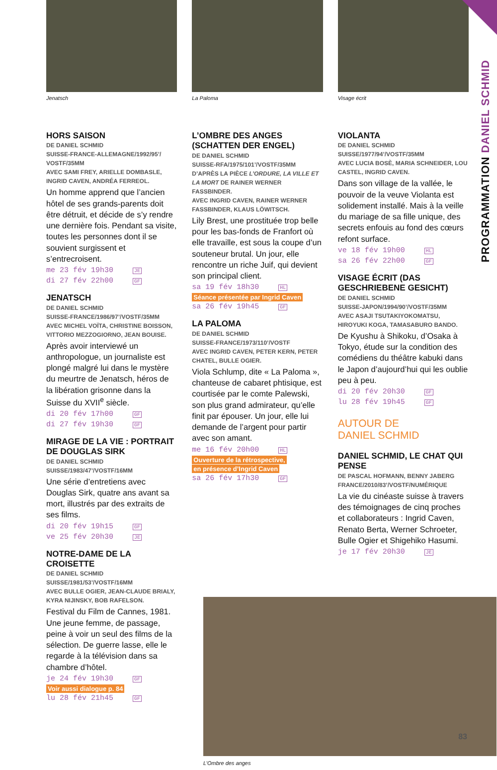PROGRAMMATION DANIEL SCHMID
Jenatsch
HORS SAISON
DE DANIEL SCHMID
SUISSE-FRANCE-ALLEMAGNE/1992/95’/ VOSTF/35MM
AVEC SAMI FREY, ARIELLE DOMBASLE, INGRID CAVEN, ANDRÉA FERREOL.
Un homme apprend que l’ancien hôtel de ses grands-parents doit être détruit, et décide de s’y rendre une dernière fois. Pendant sa visite, toutes les personnes dont il se souvient surgissent et s’entrecroisent.
me 23 fév 19h30 JE
di 27 fév 22h00 GF
JENATSCH
DE DANIEL SCHMID
SUISSE-FRANCE/1986/97’/VOSTF/35MM
AVEC MICHEL VOÏTA, CHRISTINE BOISSON, VITTORIO MEZZOGIORNO, JEAN BOUISE.
Après avoir interviewé un anthropologue, un journaliste est plongé malgré lui dans le mystère du meurtre de Jenatsch, héros de la libération grisonne dans la Suisse du XVII<sup>e</sup> siècle.
di 20 fév 17h00 GF
di 27 fév 19h30 GF
MIRAGE DE LA VIE : PORTRAIT DE DOUGLAS SIRK
DE DANIEL SCHMID
SUISSE/1983/47’/VOSTF/16MM
Une série d’entretiens avec Douglas Sirk, quatre ans avant sa mort, illustrés par des extraits de ses films.
di 20 fév 19h15 GF
ve 25 fév 20h30 JE
NOTRE-DAME DE LA CROISETTE
DE DANIEL SCHMID
SUISSE/1981/53’/VOSTF/16MM
AVEC BULLE OGIER, JEAN-CLAUDE BRIALY, KYRA NIJINSKY, BOB RAFELSON.
Festival du Film de Cannes, 1981. Une jeune femme, de passage, peine à voir un seul des films de la sélection. De guerre lasse, elle le regarde à la télévision dans sa chambre d’hôtel.
je 24 fév 19h30 GF
Voir aussi dialogue p. 84
lu 28 fév 21h45 GF
La Paloma
L’OMBRE DES ANGES (SCHATTEN DER ENGEL)
DE DANIEL SCHMID
SUISSE-RFA/1975/101’/VOSTF/35MM
D’APRÈS LA PIÈCE L’ORDURE, LA VILLE ET LA MORT DE RAINER WERNER FASSBINDER.
AVEC INGRID CAVEN, RAINER WERNER FASSBINDER, KLAUS LÖWITSCH.
Lily Brest, une prostituée trop belle pour les bas-fonds de Franfort où elle travaille, est sous la coupe d’un souteneur brutal. Un jour, elle rencontre un riche Juif, qui devient son principal client.
sa 19 fév 18h30 HL
Séance présentée par Ingrid Caven
sa 26 fév 19h45 GF
LA PALOMA
DE DANIEL SCHMID
SUISSE-FRANCE/1973/110’/VOSTF
AVEC INGRID CAVEN, PETER KERN, PETER CHATEL, BULLE OGIER.
Viola Schlump, dite « La Paloma », chanteuse de cabaret phtisique, est courtisée par le comte Palewski, son plus grand admirateur, qu’elle finit par épouser. Un jour, elle lui demande de l’argent pour partir avec son amant.
me 16 fév 20h00 HL
Ouverture de la rétrospective,
en présence d’Ingrid Caven
sa 26 fév 17h30 GF
Visage écrit
VIOLANTA
DE DANIEL SCHMID
SUISSE/1977/94’/VOSTF/35MM
AVEC LUCIA BOSÈ, MARIA SCHNEIDER, LOU CASTEL, INGRID CAVEN.
Dans son village de la vallée, le pouvoir de la veuve Violanta est solidement installé. Mais à la veille du mariage de sa fille unique, des secrets enfouis au fond des cœurs refont surface.
ve 18 fév 19h00 HL
sa 26 fév 22h00 GF
VISAGE ÉCRIT (DAS GESCHRIEBENE GESICHT)
DE DANIEL SCHMID
SUISSE-JAPON/1994/90’/VOSTF/35MM
AVEC ASAJI TSUTAKIYOKOMATSU, HIROYUKI KOGA, TAMASABURO BANDO.
De Kyushu à Shikoku, d’Osaka à Tokyo, étude sur la condition des comédiens du théâtre kabuki dans le Japon d’aujourd’hui qui les oublie peu à peu.
di 20 fév 20h30 GF
lu 28 fév 19h45 GF
AUTOUR DE
DANIEL SCHMID
DANIEL SCHMID, LE CHAT QUI PENSE
DE PASCAL HOFMANN, BENNY JABERG
FRANCE/2010/83’/VOSTF/NUMÉRIQUE
La vie du cinéaste suisse à travers des témoignages de cinq proches et collaborateurs : Ingrid Caven, Renato Berta, Werner Schroeter, Bulle Ogier et Shigehiko Hasumi.
je 17 fév 20h30 JE
L’Ombre des anges
83